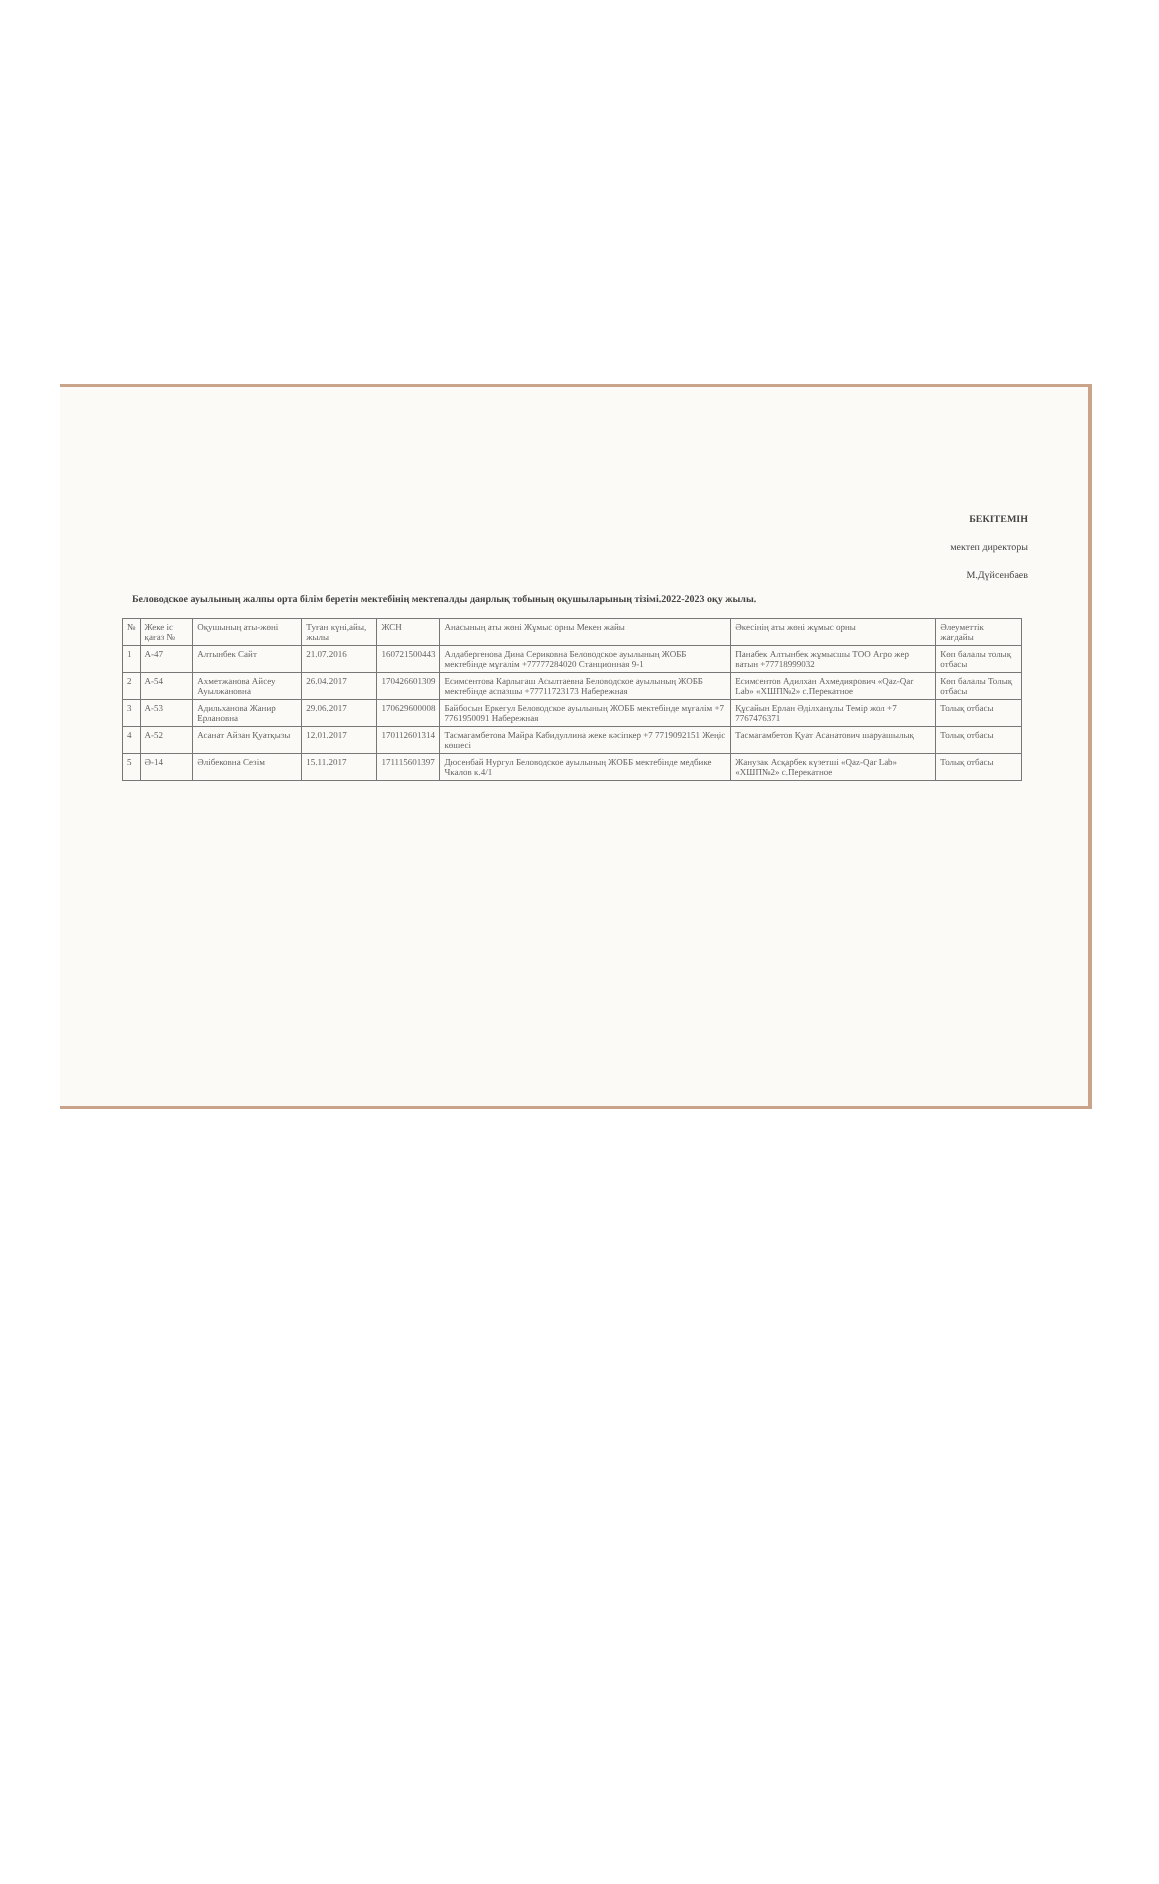БЕКІТЕМІН
мектеп директоры
М.Дүйсенбаев
Беловодское ауылының жалпы орта білім беретін мектебінің мектепалды даярлық тобының оқушыларының тізімі.2022-2023 оқу жылы.
| № | Жеке іс қағаз № | Оқушының аты-жөні | Туған күні,айы, жылы | ЖСН | Анасының аты жөні Жұмыс орны Мекен жайы | Әкесінің аты жөні жұмыс орны | Әлеуметтік жағдайы |
| --- | --- | --- | --- | --- | --- | --- | --- |
| 1 | А-47 | Алтынбек Сайт | 21.07.2016 | 160721500443 | Алдабергенова Дина Сериковна Беловодское ауылының ЖОББ мектебінде мұғалім +77777284020 Станционная 9-1 | Панабек Алтынбек жұмысшы ТОО Агро жер ватын +77718999032 | Көп балалы толық отбасы |
| 2 | А-54 | Ахметжанова Айсеу Ауылжановна | 26.04.2017 | 170426601309 | Есимсентова Карлыгаш Асылтаевна Беловодское ауылының ЖОББ мектебінде аспазшы +77711723173 Набережная | Есимсентов Адилхан Ахмедиярович «Qaz-Qar Lab» «ХШП№2» с.Перекатное | Көп балалы Толық отбасы |
| 3 | А-53 | Адильханова Жанир Ерлановна | 29.06.2017 | 170629600008 | Байбосын Еркегул Беловодское ауылының ЖОББ мектебінде мұғалім +7 7761950091 Набережная | Құсайын Ерлан Әділханұлы Темір жол +7 7767476371 | Толық отбасы |
| 4 | А-52 | Асанат Айзан Қуатқызы | 12.01.2017 | 170112601314 | Тасмагамбетова Майра Кабидуллина жеке кәсіпкер +7 7719092151 Жеңіс көшесі | Тасмагамбетов Қуат Асанатович шаруашылық | Толық отбасы |
| 5 | Ә-14 | Әлібековна Сезім | 15.11.2017 | 171115601397 | Дюсенбай Нургул Беловодское ауылының ЖОББ мектебінде медбике Чкалов к.4/1 | Жанузак Асқарбек күзетші «Qaz-Qar Lab» «ХШП№2» с.Перекатное | Толық отбасы |